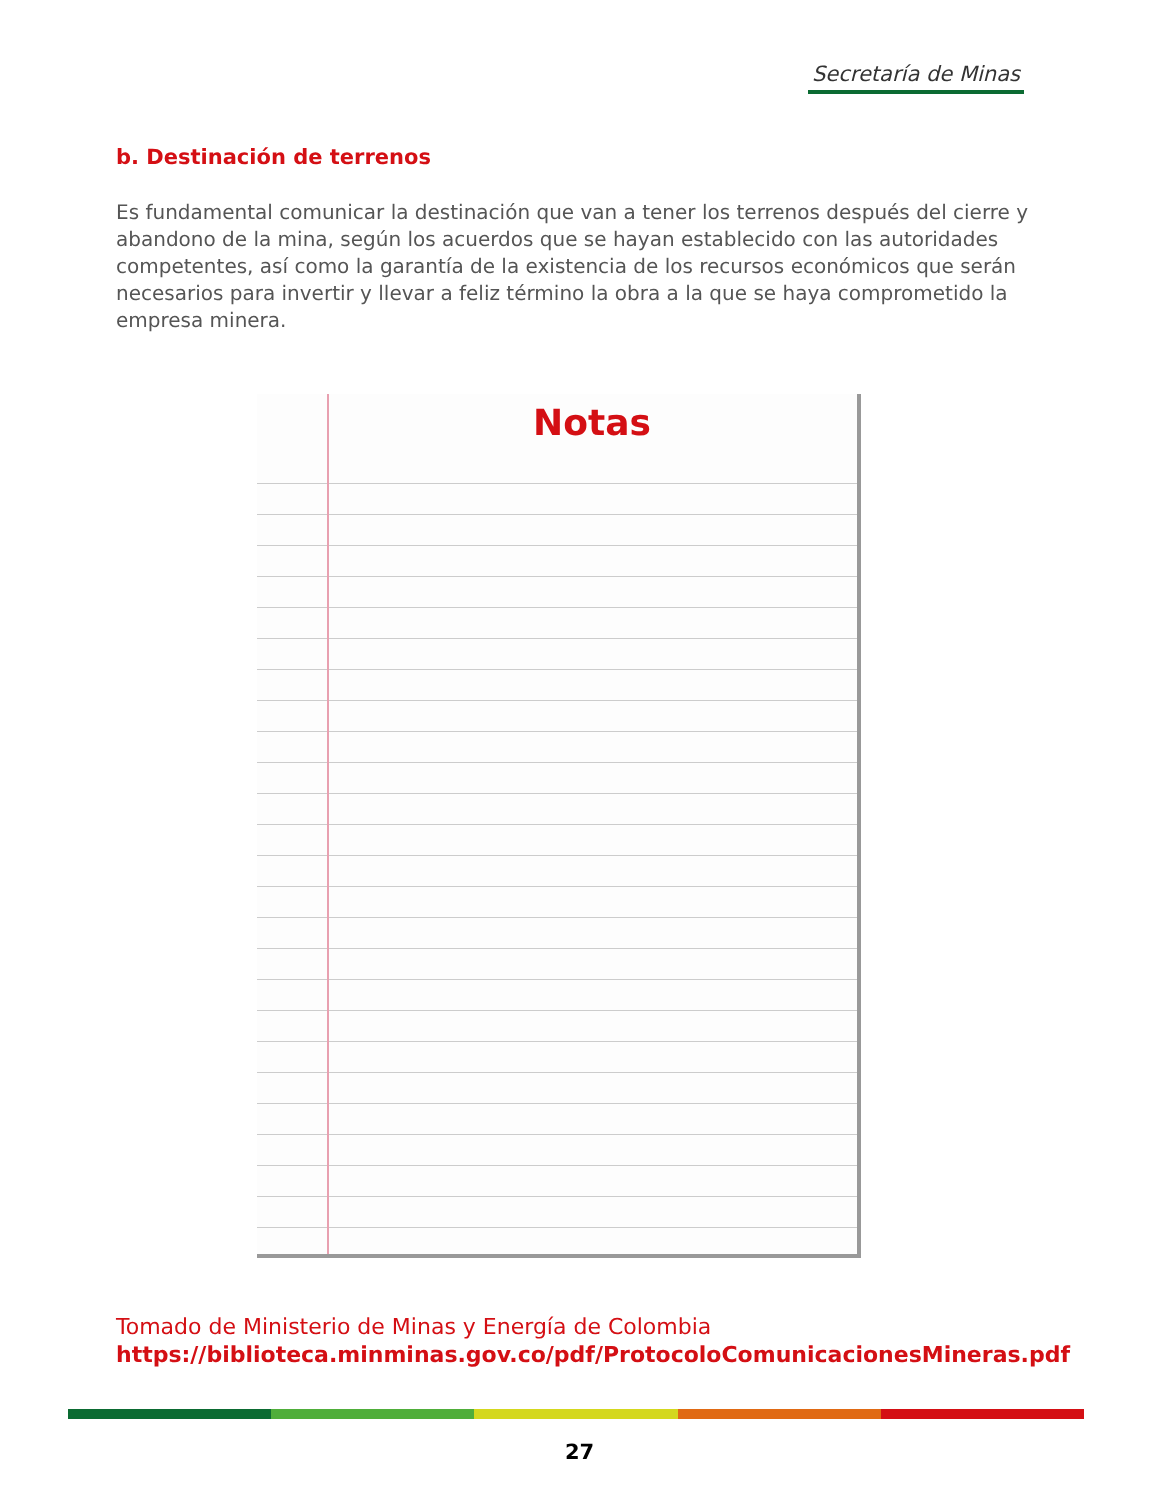Secretaría de Minas
b. Destinación de terrenos
Es fundamental comunicar la destinación que van a tener los terrenos después del cierre y abandono de la mina, según los acuerdos que se hayan establecido con las autoridades competentes, así como la garantía de la existencia de los recursos económicos que serán necesarios para invertir y llevar a feliz término la obra a la que se haya comprometido la empresa minera.
Notas
Tomado de Ministerio de Minas y Energía de Colombia
https://biblioteca.minminas.gov.co/pdf/ProtocoloComunicacionesMineras.pdf
27